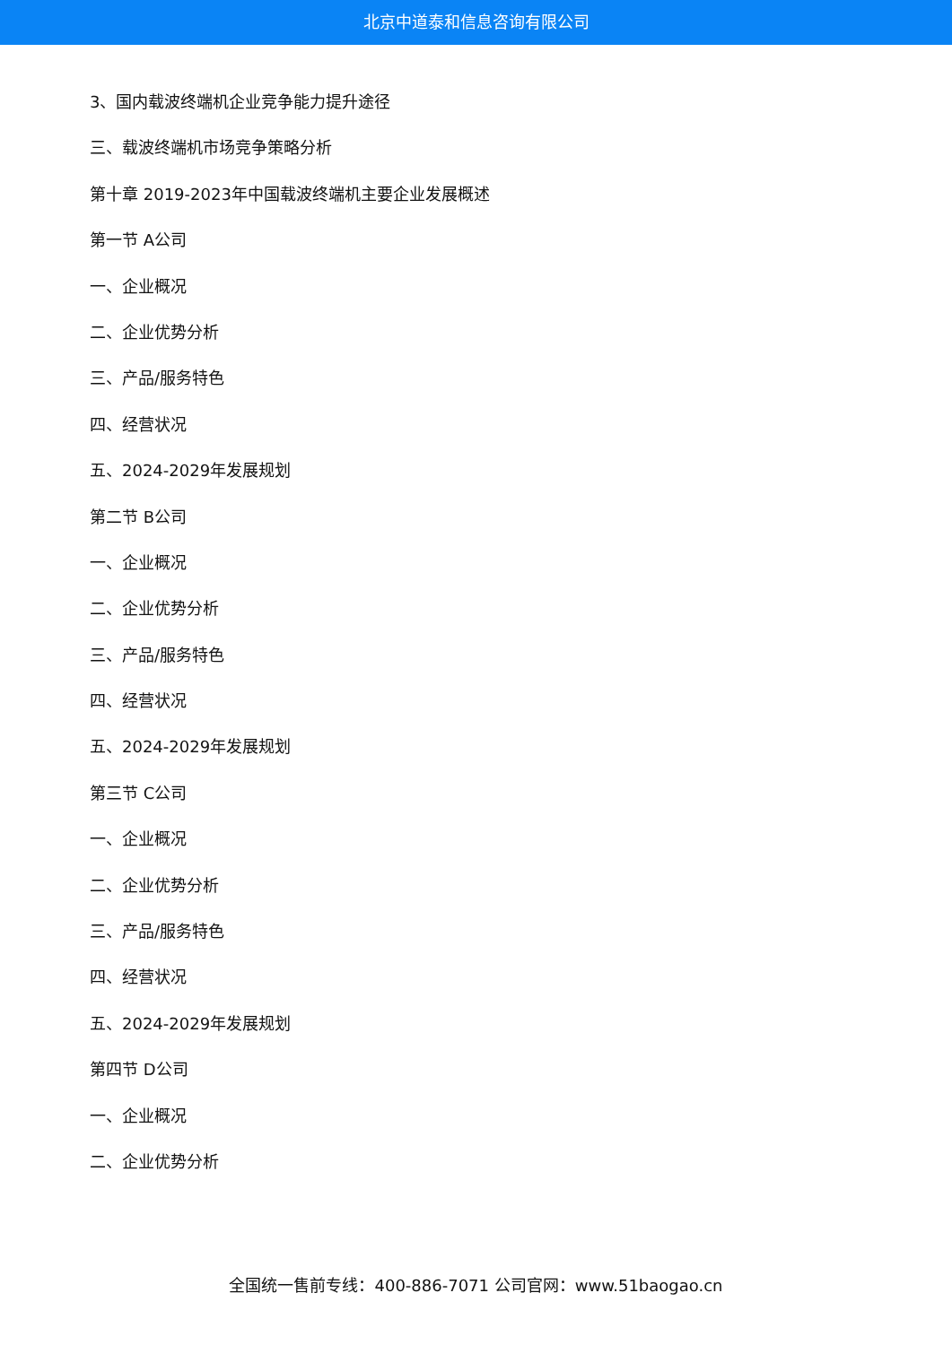北京中道泰和信息咨询有限公司
3、国内载波终端机企业竞争能力提升途径
三、载波终端机市场竞争策略分析
第十章 2019-2023年中国载波终端机主要企业发展概述
第一节 A公司
一、企业概况
二、企业优势分析
三、产品/服务特色
四、经营状况
五、2024-2029年发展规划
第二节 B公司
一、企业概况
二、企业优势分析
三、产品/服务特色
四、经营状况
五、2024-2029年发展规划
第三节 C公司
一、企业概况
二、企业优势分析
三、产品/服务特色
四、经营状况
五、2024-2029年发展规划
第四节 D公司
一、企业概况
二、企业优势分析
全国统一售前专线：400-886-7071 公司官网：www.51baogao.cn